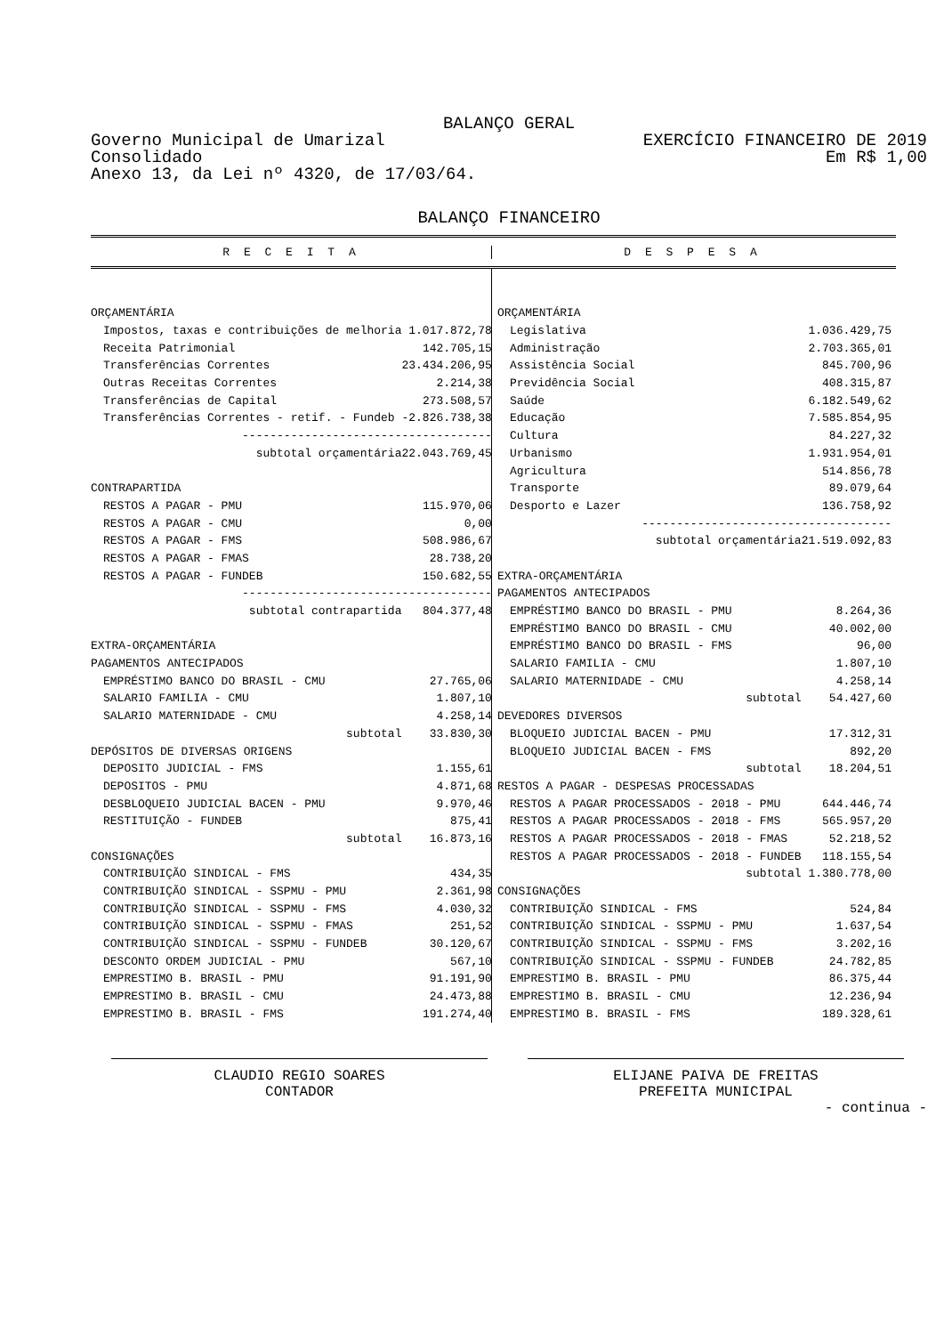BALANÇO GERAL
Governo Municipal de Umarizal EXERCÍCIO FINANCEIRO DE 2019
Consolidado Em R$ 1,00
Anexo 13, da Lei nº 4320, de 17/03/64.
BALANÇO FINANCEIRO
R E C E I T A D E S P E S A
| ORÇAMENTÁRIA | |
| Impostos, taxas e contribuições de melhoria | 1.017.872,78 |
| Receita Patrimonial | 142.705,15 |
| Transferências Correntes | 23.434.206,95 |
| Outras Receitas Correntes | 2.214,38 |
| Transferências de Capital | 273.508,57 |
| Transferências Correntes - retif. - Fundeb | -2.826.738,38 |
| ------------------------------------ | |
| subtotal orçamentária | 22.043.769,45 |
| CONTRAPARTIDA | |
| RESTOS A PAGAR - PMU | 115.970,06 |
| RESTOS A PAGAR - CMU | 0,00 |
| RESTOS A PAGAR - FMS | 508.986,67 |
| RESTOS A PAGAR - FMAS | 28.738,20 |
| RESTOS A PAGAR - FUNDEB | 150.682,55 |
| ------------------------------------ | |
| subtotal contrapartida | 804.377,48 |
| EXTRA-ORÇAMENTÁRIA | |
| PAGAMENTOS ANTECIPADOS | |
| EMPRÉSTIMO BANCO DO BRASIL - CMU | 27.765,06 |
| SALARIO FAMILIA - CMU | 1.807,10 |
| SALARIO MATERNIDADE - CMU | 4.258,14 |
| subtotal | 33.830,30 |
| DEPÓSITOS DE DIVERSAS ORIGENS | |
| DEPOSITO JUDICIAL - FMS | 1.155,61 |
| DEPOSITOS - PMU | 4.871,68 |
| DESBLOQUEIO JUDICIAL BACEN - PMU | 9.970,46 |
| RESTITUIÇÃO - FUNDEB | 875,41 |
| subtotal | 16.873,16 |
| CONSIGNAÇÕES | |
| CONTRIBUIÇÃO SINDICAL - FMS | 434,35 |
| CONTRIBUIÇÃO SINDICAL - SSPMU - PMU | 2.361,98 |
| CONTRIBUIÇÃO SINDICAL - SSPMU - FMS | 4.030,32 |
| CONTRIBUIÇÃO SINDICAL - SSPMU - FMAS | 251,52 |
| CONTRIBUIÇÃO SINDICAL - SSPMU - FUNDEB | 30.120,67 |
| DESCONTO ORDEM JUDICIAL - PMU | 567,10 |
| EMPRESTIMO B. BRASIL - PMU | 91.191,90 |
| EMPRESTIMO B. BRASIL - CMU | 24.473,88 |
| EMPRESTIMO B. BRASIL - FMS | 191.274,40 |
| ORÇAMENTÁRIA | |
| Legislativa | 1.036.429,75 |
| Administração | 2.703.365,01 |
| Assistência Social | 845.700,96 |
| Previdência Social | 408.315,87 |
| Saúde | 6.182.549,62 |
| Educação | 7.585.854,95 |
| Cultura | 84.227,32 |
| Urbanismo | 1.931.954,01 |
| Agricultura | 514.856,78 |
| Transporte | 89.079,64 |
| Desporto e Lazer | 136.758,92 |
| ------------------------------------ | |
| subtotal orçamentária | 21.519.092,83 |
| EXTRA-ORÇAMENTÁRIA | |
| PAGAMENTOS ANTECIPADOS | |
| EMPRÉSTIMO BANCO DO BRASIL - PMU | 8.264,36 |
| EMPRÉSTIMO BANCO DO BRASIL - CMU | 40.002,00 |
| EMPRÉSTIMO BANCO DO BRASIL - FMS | 96,00 |
| SALARIO FAMILIA - CMU | 1.807,10 |
| SALARIO MATERNIDADE - CMU | 4.258,14 |
| subtotal | 54.427,60 |
| DEVEDORES DIVERSOS | |
| BLOQUEIO JUDICIAL BACEN - PMU | 17.312,31 |
| BLOQUEIO JUDICIAL BACEN - FMS | 892,20 |
| subtotal | 18.204,51 |
| RESTOS A PAGAR - DESPESAS PROCESSADAS | |
| RESTOS A PAGAR PROCESSADOS - 2018 - PMU | 644.446,74 |
| RESTOS A PAGAR PROCESSADOS - 2018 - FMS | 565.957,20 |
| RESTOS A PAGAR PROCESSADOS - 2018 - FMAS | 52.218,52 |
| RESTOS A PAGAR PROCESSADOS - 2018 - FUNDEB | 118.155,54 |
| subtotal | 1.380.778,00 |
| CONSIGNAÇÕES | |
| CONTRIBUIÇÃO SINDICAL - FMS | 524,84 |
| CONTRIBUIÇÃO SINDICAL - SSPMU - PMU | 1.637,54 |
| CONTRIBUIÇÃO SINDICAL - SSPMU - FMS | 3.202,16 |
| CONTRIBUIÇÃO SINDICAL - SSPMU - FUNDEB | 24.782,85 |
| EMPRESTIMO B. BRASIL - PMU | 86.375,44 |
| EMPRESTIMO B. BRASIL - CMU | 12.236,94 |
| EMPRESTIMO B. BRASIL - FMS | 189.328,61 |
CLAUDIO REGIO SOARES
CONTADOR
ELIJANE PAIVA DE FREITAS
PREFEITA MUNICIPAL
- continua -